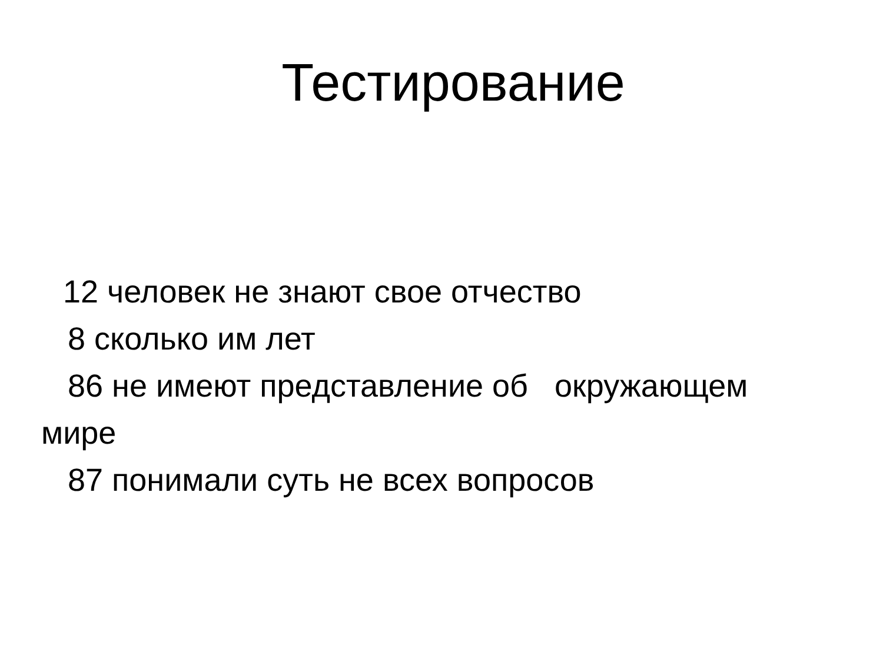Тестирование
12 человек не знают свое отчество
8 сколько им лет
86 не имеют представление об окружающем мире
87 понимали суть не всех вопросов